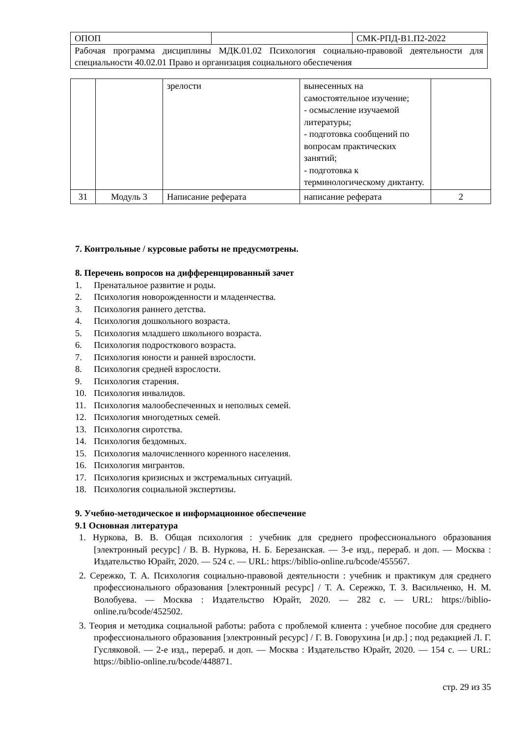| ОПОП | | СМК-РПД-В1.П2-2022 |
| Рабочая программа дисциплины МДК.01.02 Психология социально-правовой деятельности для специальности 40.02.01 Право и организация социального обеспечения | | |
| | | зрелости | вынесенных на самостоятельное изучение; - осмысление изучаемой литературы; - подготовка сообщений по вопросам практических занятий; - подготовка к терминологическому диктанту. | |
| 31 | Модуль 3 | Написание реферата | написание реферата | 2 |
7. Контрольные / курсовые работы не предусмотрены.
8. Перечень вопросов на дифференцированный зачет
1. Пренатальное развитие и роды.
2. Психология новорожденности и младенчества.
3. Психология раннего детства.
4. Психология дошкольного возраста.
5. Психология младшего школьного возраста.
6. Психология подросткового возраста.
7. Психология юности и ранней взрослости.
8. Психология средней взрослости.
9. Психология старения.
10. Психология инвалидов.
11. Психология малообеспеченных и неполных семей.
12. Психология многодетных семей.
13. Психология сиротства.
14. Психология бездомных.
15. Психология малочисленного коренного населения.
16. Психология мигрантов.
17. Психология кризисных и экстремальных ситуаций.
18. Психология социальной экспертизы.
9. Учебно-методическое и информационное обеспечение
9.1 Основная литература
1. Нуркова, В. В. Общая психология : учебник для среднего профессионального образования [электронный ресурс] / В. В. Нуркова, Н. Б. Березанская. — 3-е изд., перераб. и доп. — Москва : Издательство Юрайт, 2020. — 524 с. — URL: https://biblio-online.ru/bcode/455567.
2. Сережко, Т. А. Психология социально-правовой деятельности : учебник и практикум для среднего профессионального образования [электронный ресурс] / Т. А. Сережко, Т. З. Васильченко, Н. М. Волобуева. — Москва : Издательство Юрайт, 2020. — 282 с. — URL: https://biblio-online.ru/bcode/452502.
3. Теория и методика социальной работы: работа с проблемой клиента : учебное пособие для среднего профессионального образования [электронный ресурс] / Г. В. Говорухина [и др.] ; под редакцией Л. Г. Гусляковой. — 2-е изд., перераб. и доп. — Москва : Издательство Юрайт, 2020. — 154 с. — URL: https://biblio-online.ru/bcode/448871.
стр. 29 из 35